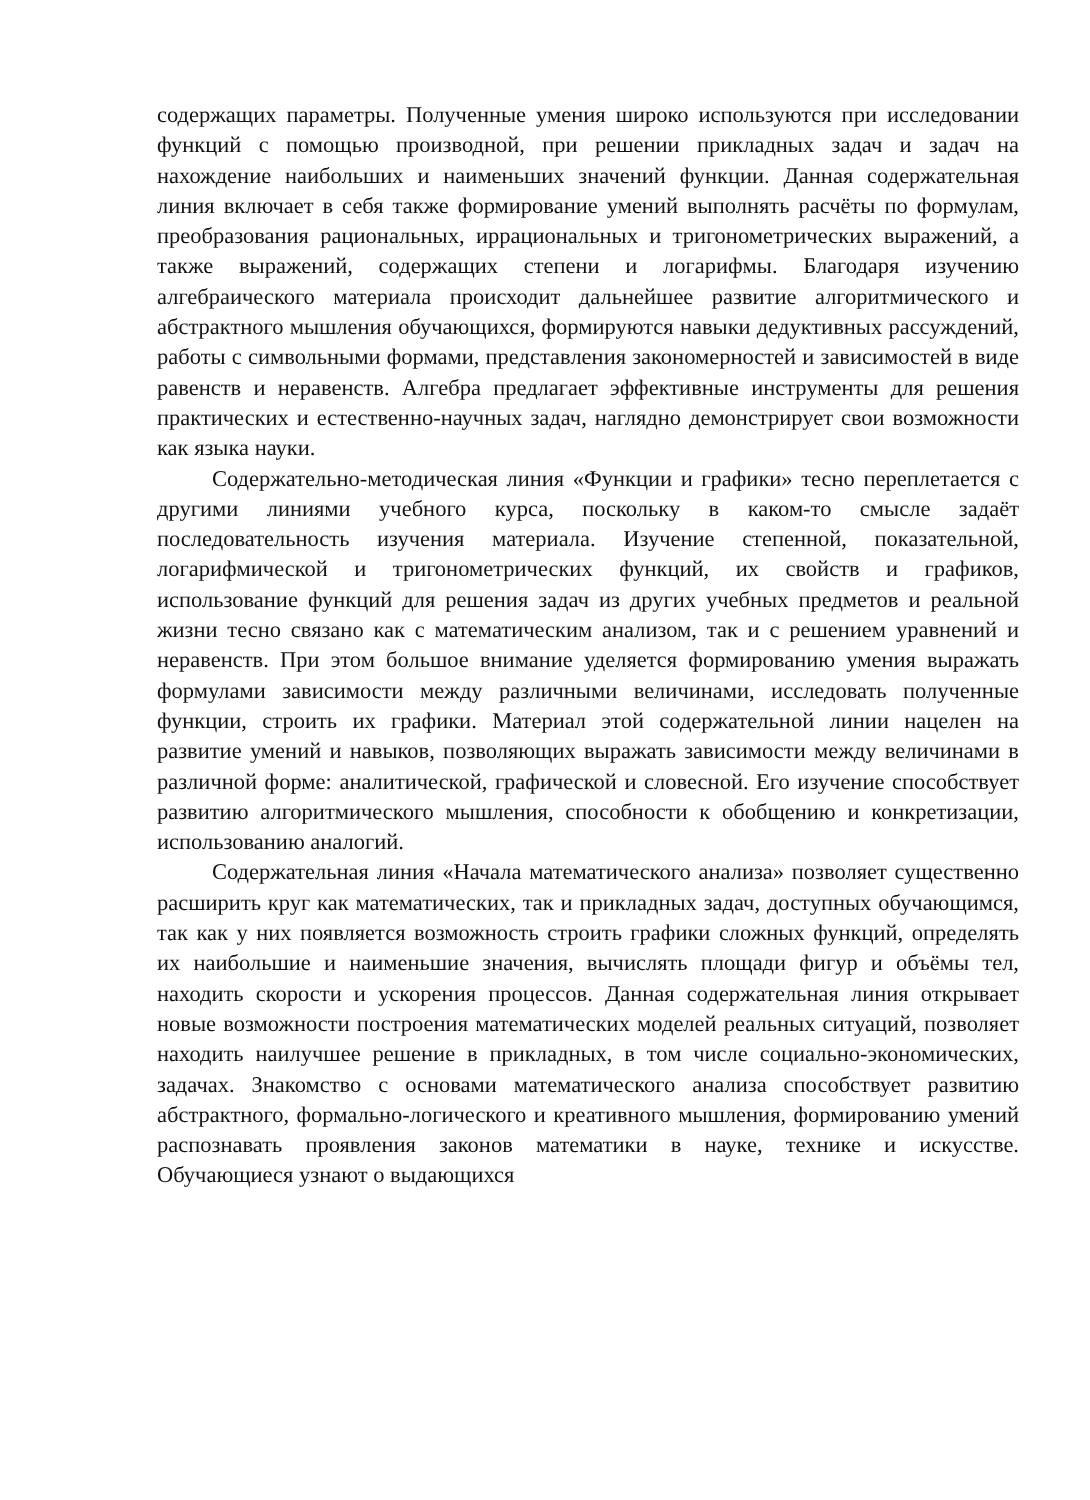содержащих параметры. Полученные умения широко используются при исследовании функций с помощью производной, при решении прикладных задач и задач на нахождение наибольших и наименьших значений функции. Данная содержательная линия включает в себя также формирование умений выполнять расчёты по формулам, преобразования рациональных, иррациональных и тригонометрических выражений, а также выражений, содержащих степени и логарифмы. Благодаря изучению алгебраического материала происходит дальнейшее развитие алгоритмического и абстрактного мышления обучающихся, формируются навыки дедуктивных рассуждений, работы с символьными формами, представления закономерностей и зависимостей в виде равенств и неравенств. Алгебра предлагает эффективные инструменты для решения практических и естественно-научных задач, наглядно демонстрирует свои возможности как языка науки.
Содержательно-методическая линия «Функции и графики» тесно переплетается с другими линиями учебного курса, поскольку в каком-то смысле задаёт последовательность изучения материала. Изучение степенной, показательной, логарифмической и тригонометрических функций, их свойств и графиков, использование функций для решения задач из других учебных предметов и реальной жизни тесно связано как с математическим анализом, так и с решением уравнений и неравенств. При этом большое внимание уделяется формированию умения выражать формулами зависимости между различными величинами, исследовать полученные функции, строить их графики. Материал этой содержательной линии нацелен на развитие умений и навыков, позволяющих выражать зависимости между величинами в различной форме: аналитической, графической и словесной. Его изучение способствует развитию алгоритмического мышления, способности к обобщению и конкретизации, использованию аналогий.
Содержательная линия «Начала математического анализа» позволяет существенно расширить круг как математических, так и прикладных задач, доступных обучающимся, так как у них появляется возможность строить графики сложных функций, определять их наибольшие и наименьшие значения, вычислять площади фигур и объёмы тел, находить скорости и ускорения процессов. Данная содержательная линия открывает новые возможности построения математических моделей реальных ситуаций, позволяет находить наилучшее решение в прикладных, в том числе социально-экономических, задачах. Знакомство с основами математического анализа способствует развитию абстрактного, формально-логического и креативного мышления, формированию умений распознавать проявления законов математики в науке, технике и искусстве. Обучающиеся узнают о выдающихся